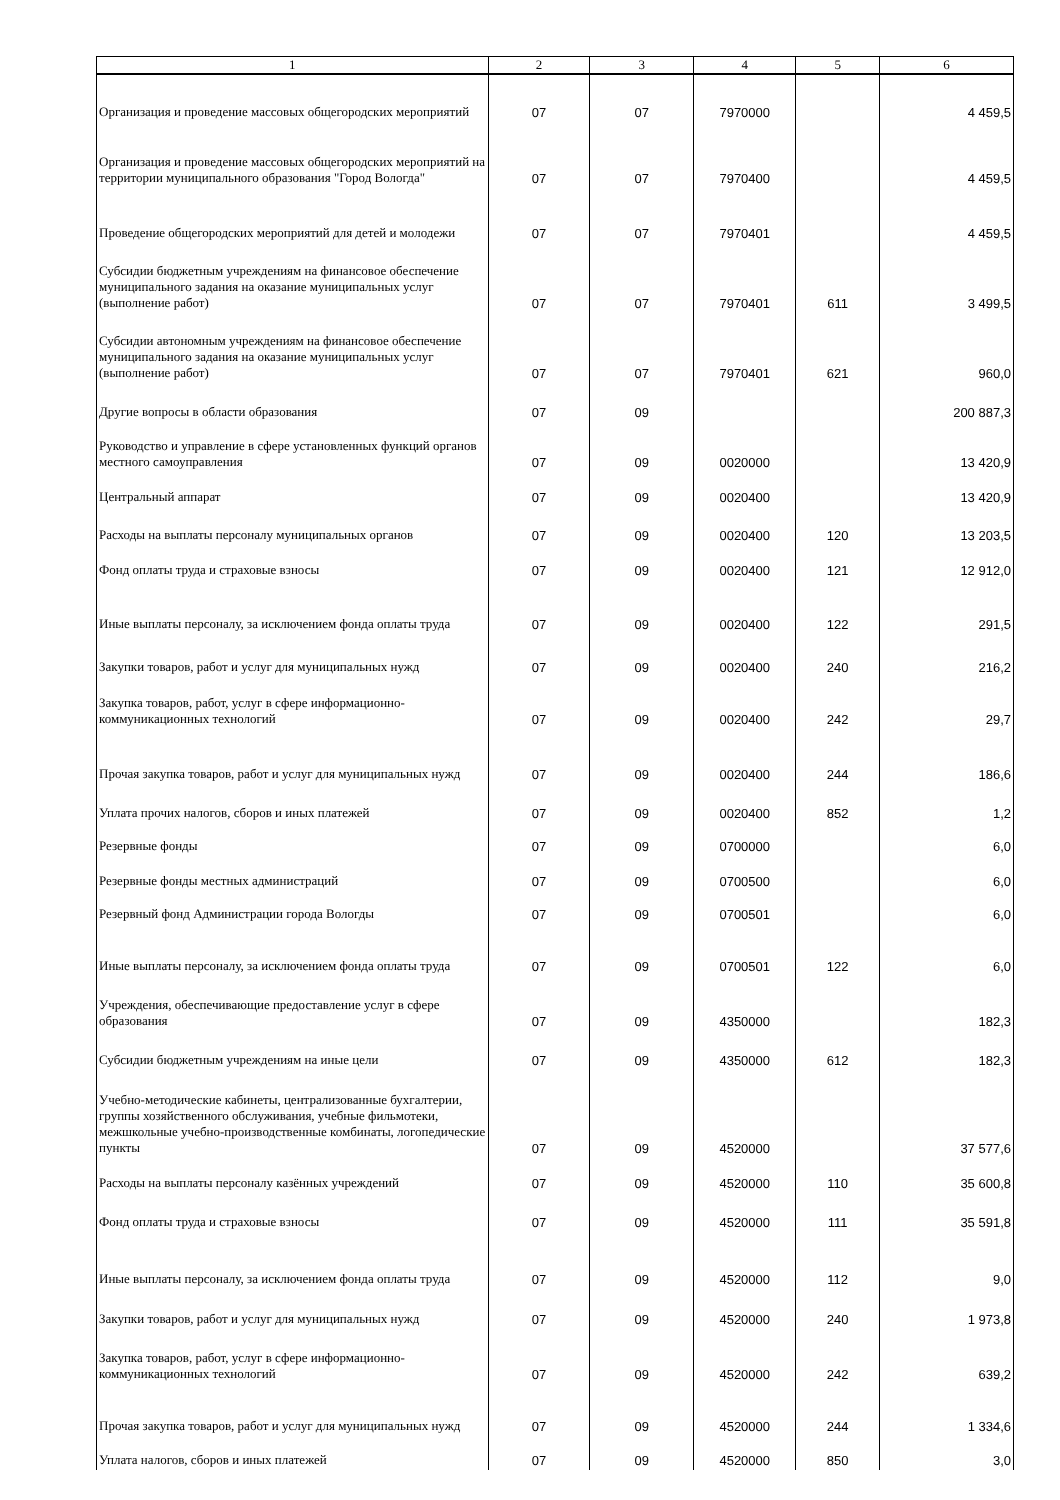| 1 | 2 | 3 | 4 | 5 | 6 |
| --- | --- | --- | --- | --- | --- |
| Организация и проведение массовых общегородских мероприятий | 07 | 07 | 7970000 | | 4 459,5 |
| Организация и проведение массовых общегородских мероприятий на территории муниципального образования "Город Вологда" | 07 | 07 | 7970400 | | 4 459,5 |
| Проведение общегородских мероприятий для детей и молодежи | 07 | 07 | 7970401 | | 4 459,5 |
| Субсидии бюджетным учреждениям на финансовое обеспечение муниципального задания на оказание муниципальных услуг (выполнение работ) | 07 | 07 | 7970401 | 611 | 3 499,5 |
| Субсидии автономным учреждениям на финансовое обеспечение муниципального задания на оказание муниципальных услуг (выполнение работ) | 07 | 07 | 7970401 | 621 | 960,0 |
| Другие вопросы в области образования | 07 | 09 | | | 200 887,3 |
| Руководство и управление в сфере установленных функций органов местного самоуправления | 07 | 09 | 0020000 | | 13 420,9 |
| Центральный аппарат | 07 | 09 | 0020400 | | 13 420,9 |
| Расходы на выплаты персоналу муниципальных органов | 07 | 09 | 0020400 | 120 | 13 203,5 |
| Фонд оплаты труда и страховые взносы | 07 | 09 | 0020400 | 121 | 12 912,0 |
| Иные выплаты персоналу, за исключением фонда оплаты труда | 07 | 09 | 0020400 | 122 | 291,5 |
| Закупки товаров, работ и услуг для муниципальных нужд | 07 | 09 | 0020400 | 240 | 216,2 |
| Закупка товаров, работ, услуг в сфере информационно-коммуникационных технологий | 07 | 09 | 0020400 | 242 | 29,7 |
| Прочая закупка товаров, работ и услуг для муниципальных нужд | 07 | 09 | 0020400 | 244 | 186,6 |
| Уплата прочих налогов, сборов и иных платежей | 07 | 09 | 0020400 | 852 | 1,2 |
| Резервные фонды | 07 | 09 | 0700000 | | 6,0 |
| Резервные фонды местных администраций | 07 | 09 | 0700500 | | 6,0 |
| Резервный фонд Администрации города Вологды | 07 | 09 | 0700501 | | 6,0 |
| Иные выплаты персоналу, за исключением фонда оплаты труда | 07 | 09 | 0700501 | 122 | 6,0 |
| Учреждения, обеспечивающие предоставление услуг в сфере образования | 07 | 09 | 4350000 | | 182,3 |
| Субсидии бюджетным учреждениям на иные цели | 07 | 09 | 4350000 | 612 | 182,3 |
| Учебно-методические кабинеты, централизованные бухгалтерии, группы хозяйственного обслуживания, учебные фильмотеки, межшкольные учебно-производственные комбинаты, логопедические пункты | 07 | 09 | 4520000 | | 37 577,6 |
| Расходы на выплаты персоналу казённых учреждений | 07 | 09 | 4520000 | 110 | 35 600,8 |
| Фонд оплаты труда и страховые взносы | 07 | 09 | 4520000 | 111 | 35 591,8 |
| Иные выплаты персоналу, за исключением фонда оплаты труда | 07 | 09 | 4520000 | 112 | 9,0 |
| Закупки товаров, работ и услуг для муниципальных нужд | 07 | 09 | 4520000 | 240 | 1 973,8 |
| Закупка товаров, работ, услуг в сфере информационно-коммуникационных технологий | 07 | 09 | 4520000 | 242 | 639,2 |
| Прочая закупка товаров, работ и услуг для муниципальных нужд | 07 | 09 | 4520000 | 244 | 1 334,6 |
| Уплата налогов, сборов и иных платежей | 07 | 09 | 4520000 | 850 | 3,0 |